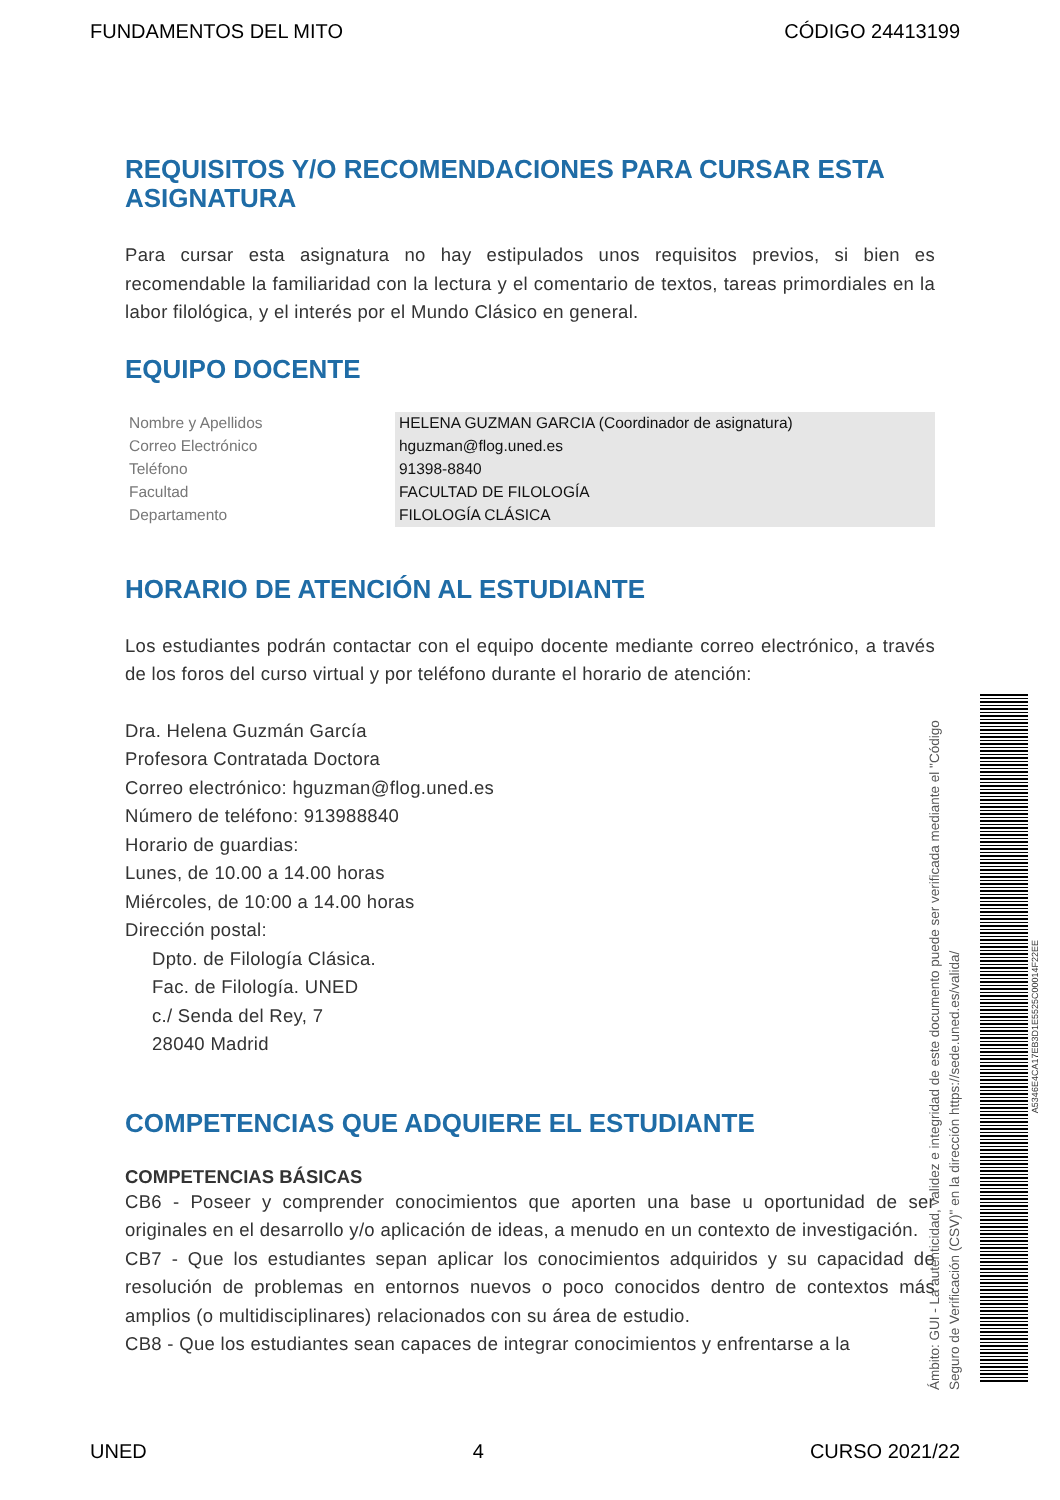FUNDAMENTOS DEL MITO CÓDIGO 24413199
REQUISITOS Y/O RECOMENDACIONES PARA CURSAR ESTA ASIGNATURA
Para cursar esta asignatura no hay estipulados unos requisitos previos, si bien es recomendable la familiaridad con la lectura y el comentario de textos, tareas primordiales en la labor filológica, y el interés por el Mundo Clásico en general.
EQUIPO DOCENTE
| Nombre y Apellidos | HELENA GUZMAN GARCIA (Coordinador de asignatura) |
| Correo Electrónico | hguzman@flog.uned.es |
| Teléfono | 91398-8840 |
| Facultad | FACULTAD DE FILOLOGÍA |
| Departamento | FILOLOGÍA CLÁSICA |
HORARIO DE ATENCIÓN AL ESTUDIANTE
Los estudiantes podrán contactar con el equipo docente mediante correo electrónico, a través de los foros del curso virtual y por teléfono durante el horario de atención:
Dra. Helena Guzmán García
Profesora Contratada Doctora
Correo electrónico: hguzman@flog.uned.es
Número de teléfono: 913988840
Horario de guardias:
Lunes, de 10.00 a 14.00 horas
Miércoles, de 10:00 a 14.00 horas
Dirección postal:
Dpto. de Filología Clásica.
Fac. de Filología. UNED
c./ Senda del Rey, 7
28040 Madrid
COMPETENCIAS QUE ADQUIERE EL ESTUDIANTE
COMPETENCIAS BÁSICAS
CB6 - Poseer y comprender conocimientos que aporten una base u oportunidad de ser originales en el desarrollo y/o aplicación de ideas, a menudo en un contexto de investigación.
CB7 - Que los estudiantes sepan aplicar los conocimientos adquiridos y su capacidad de resolución de problemas en entornos nuevos o poco conocidos dentro de contextos más amplios (o multidisciplinares) relacionados con su área de estudio.
CB8 - Que los estudiantes sean capaces de integrar conocimientos y enfrentarse a la
Ámbito: GUI - La autenticidad, validez e integridad de este documento puede ser verificada mediante el "Código Seguro de Verificación (CSV)" en la dirección https://sede.uned.es/valida/
A5346E4CA17EB3D1E5525C00014F22EE
UNED 4 CURSO 2021/22